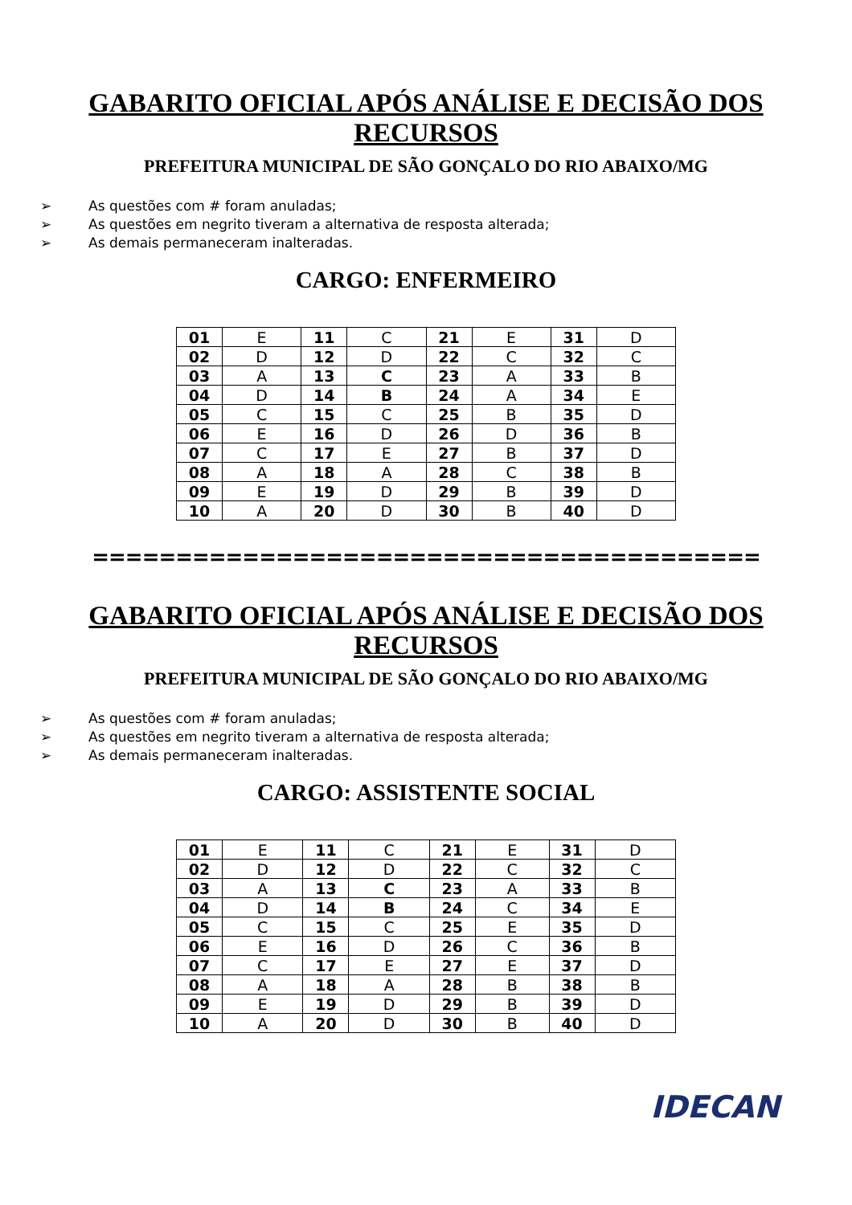GABARITO OFICIAL APÓS ANÁLISE E DECISÃO DOS RECURSOS
PREFEITURA MUNICIPAL DE SÃO GONÇALO DO RIO ABAIXO/MG
➢ As questões com # foram anuladas;
➢ As questões em negrito tiveram a alternativa de resposta alterada;
➢ As demais permaneceram inalteradas.
CARGO: ENFERMEIRO
| 01 | E | 11 | C | 21 | E | 31 | D |
| 02 | D | 12 | D | 22 | C | 32 | C |
| 03 | A | 13 | C | 23 | A | 33 | B |
| 04 | D | 14 | B | 24 | A | 34 | E |
| 05 | C | 15 | C | 25 | B | 35 | D |
| 06 | E | 16 | D | 26 | D | 36 | B |
| 07 | C | 17 | E | 27 | B | 37 | D |
| 08 | A | 18 | A | 28 | C | 38 | B |
| 09 | E | 19 | D | 29 | B | 39 | D |
| 10 | A | 20 | D | 30 | B | 40 | D |
========================================
GABARITO OFICIAL APÓS ANÁLISE E DECISÃO DOS RECURSOS
PREFEITURA MUNICIPAL DE SÃO GONÇALO DO RIO ABAIXO/MG
➢ As questões com # foram anuladas;
➢ As questões em negrito tiveram a alternativa de resposta alterada;
➢ As demais permaneceram inalteradas.
CARGO: ASSISTENTE SOCIAL
| 01 | E | 11 | C | 21 | E | 31 | D |
| 02 | D | 12 | D | 22 | C | 32 | C |
| 03 | A | 13 | C | 23 | A | 33 | B |
| 04 | D | 14 | B | 24 | C | 34 | E |
| 05 | C | 15 | C | 25 | E | 35 | D |
| 06 | E | 16 | D | 26 | C | 36 | B |
| 07 | C | 17 | E | 27 | E | 37 | D |
| 08 | A | 18 | A | 28 | B | 38 | B |
| 09 | E | 19 | D | 29 | B | 39 | D |
| 10 | A | 20 | D | 30 | B | 40 | D |
IDECAN